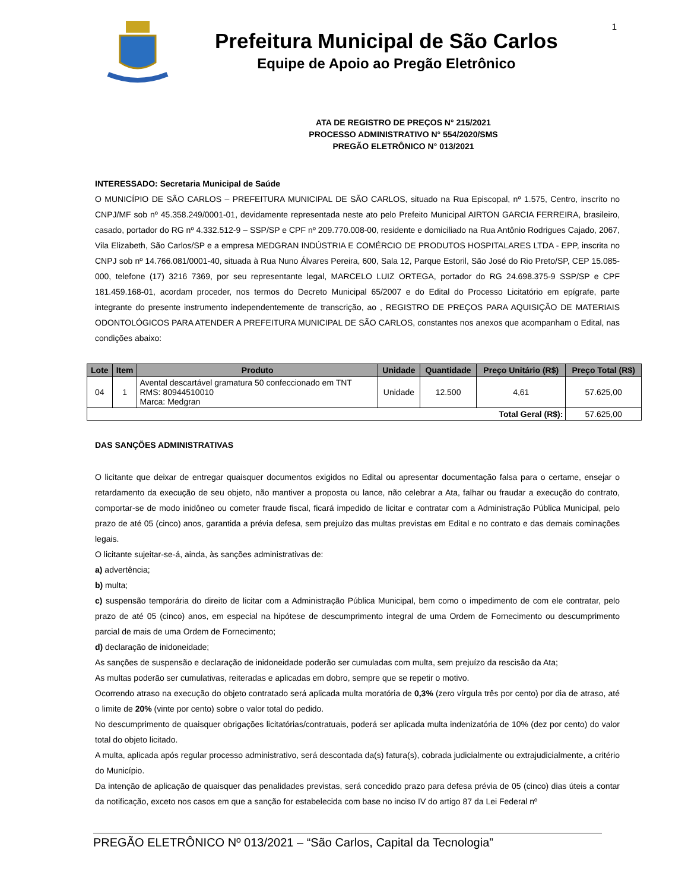1
Prefeitura Municipal de São Carlos
Equipe de Apoio ao Pregão Eletrônico
ATA DE REGISTRO DE PREÇOS N° 215/2021
PROCESSO ADMINISTRATIVO N° 554/2020/SMS
PREGÃO ELETRÔNICO N° 013/2021
INTERESSADO: Secretaria Municipal de Saúde
O MUNICÍPIO DE SÃO CARLOS – PREFEITURA MUNICIPAL DE SÃO CARLOS, situado na Rua Episcopal, nº 1.575, Centro, inscrito no CNPJ/MF sob nº 45.358.249/0001-01, devidamente representada neste ato pelo Prefeito Municipal AIRTON GARCIA FERREIRA, brasileiro, casado, portador do RG nº 4.332.512-9 – SSP/SP e CPF nº 209.770.008-00, residente e domiciliado na Rua Antônio Rodrigues Cajado, 2067, Vila Elizabeth, São Carlos/SP e a empresa MEDGRAN INDÚSTRIA E COMÉRCIO DE PRODUTOS HOSPITALARES LTDA - EPP, inscrita no CNPJ sob nº 14.766.081/0001-40, situada à Rua Nuno Álvares Pereira, 600, Sala 12, Parque Estoril, São José do Rio Preto/SP, CEP 15.085-000, telefone (17) 3216 7369, por seu representante legal, MARCELO LUIZ ORTEGA, portador do RG 24.698.375-9 SSP/SP e CPF 181.459.168-01, acordam proceder, nos termos do Decreto Municipal 65/2007 e do Edital do Processo Licitatório em epígrafe, parte integrante do presente instrumento independentemente de transcrição, ao , REGISTRO DE PREÇOS PARA AQUISIÇÃO DE MATERIAIS ODONTOLÓGICOS PARA ATENDER A PREFEITURA MUNICIPAL DE SÃO CARLOS, constantes nos anexos que acompanham o Edital, nas condições abaixo:
| Lote | Item | Produto | Unidade | Quantidade | Preço Unitário (R$) | Preço Total (R$) |
| --- | --- | --- | --- | --- | --- | --- |
| 04 | 1 | Avental descartável gramatura 50 confeccionado em TNT RMS: 80944510010 Marca: Medgran | Unidade | 12.500 | 4,61 | 57.625,00 |
| Total Geral (R$): | | | | | | 57.625,00 |
DAS SANÇÕES ADMINISTRATIVAS
O licitante que deixar de entregar quaisquer documentos exigidos no Edital ou apresentar documentação falsa para o certame, ensejar o retardamento da execução de seu objeto, não mantiver a proposta ou lance, não celebrar a Ata, falhar ou fraudar a execução do contrato, comportar-se de modo inidôneo ou cometer fraude fiscal, ficará impedido de licitar e contratar com a Administração Pública Municipal, pelo prazo de até 05 (cinco) anos, garantida a prévia defesa, sem prejuízo das multas previstas em Edital e no contrato e das demais cominações legais.
O licitante sujeitar-se-á, ainda, às sanções administrativas de:
a) advertência;
b) multa;
c) suspensão temporária do direito de licitar com a Administração Pública Municipal, bem como o impedimento de com ele contratar, pelo prazo de até 05 (cinco) anos, em especial na hipótese de descumprimento integral de uma Ordem de Fornecimento ou descumprimento parcial de mais de uma Ordem de Fornecimento;
d) declaração de inidoneidade;
As sanções de suspensão e declaração de inidoneidade poderão ser cumuladas com multa, sem prejuízo da rescisão da Ata;
As multas poderão ser cumulativas, reiteradas e aplicadas em dobro, sempre que se repetir o motivo.
Ocorrendo atraso na execução do objeto contratado será aplicada multa moratória de 0,3% (zero vírgula três por cento) por dia de atraso, até o limite de 20% (vinte por cento) sobre o valor total do pedido.
No descumprimento de quaisquer obrigações licitatórias/contratuais, poderá ser aplicada multa indenizatória de 10% (dez por cento) do valor total do objeto licitado.
A multa, aplicada após regular processo administrativo, será descontada da(s) fatura(s), cobrada judicialmente ou extrajudicialmente, a critério do Município.
Da intenção de aplicação de quaisquer das penalidades previstas, será concedido prazo para defesa prévia de 05 (cinco) dias úteis a contar da notificação, exceto nos casos em que a sanção for estabelecida com base no inciso IV do artigo 87 da Lei Federal nº
PREGÃO ELETRÔNICO Nº 013/2021 – “São Carlos, Capital da Tecnologia”